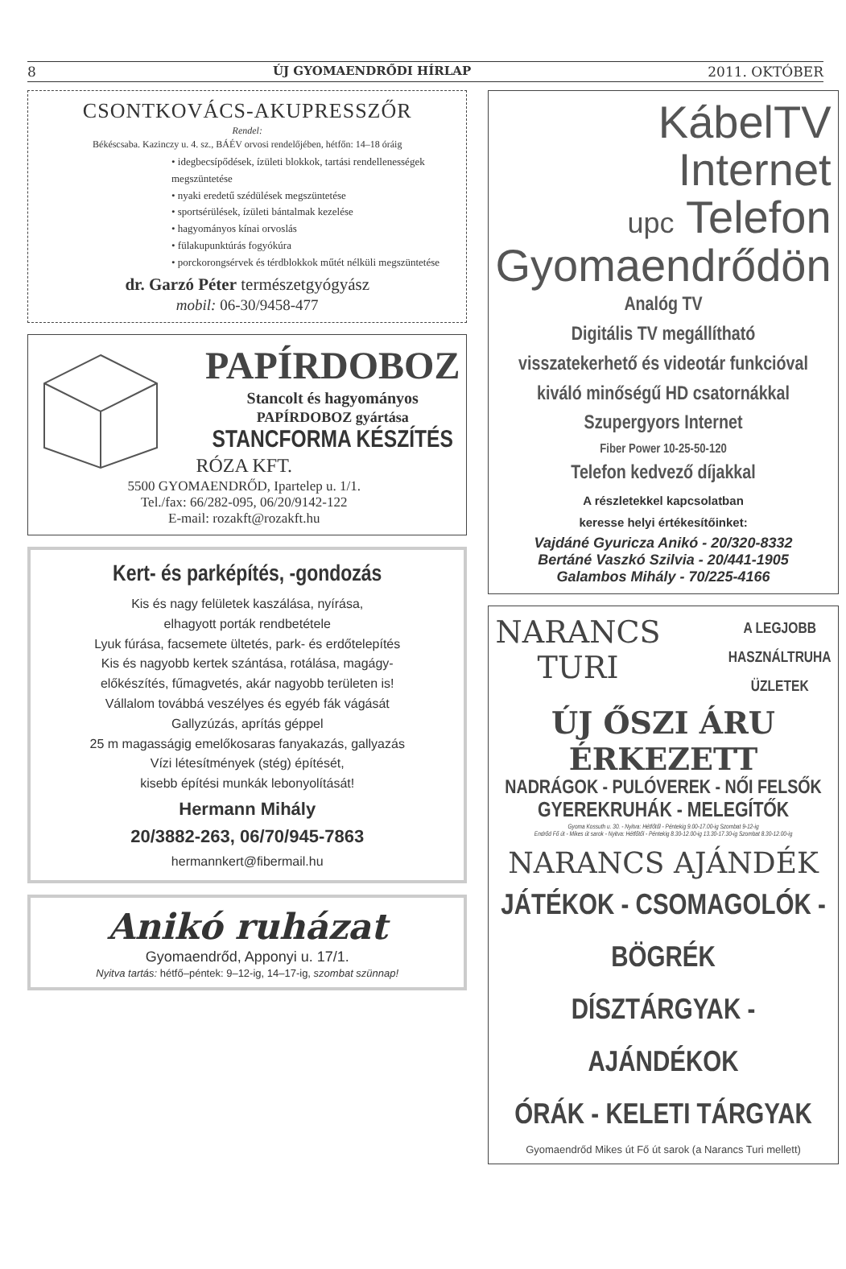8 ÚJ GYOMAENDRŐDI HÍRLAP 2011. OKTÓBER
CSONTKOVÁCS-AKUPRESSZŐR
Rendel:
Békéscsaba. Kazinczy u. 4. sz., BÁÉV orvosi rendelőjében, hétfőn: 14–18 óráig
• idegbecsípődések, ízületi blokkok, tartási rendellenességek megszüntetése
• nyaki eredetű szédülések megszüntetése
• sportsérülések, ízületi bántalmak kezelése
• hagyományos kínai orvoslás
• fülakupunktúrás fogyókúra
• porckorongsérvek és térdblokkok műtét nélküli megszüntetése
dr. Garzó Péter természetgyógyász
mobil: 06-30/9458-477
PAPÍRDOBOZ
Stancolt és hagyományos
PAPÍRDOBOZ gyártása
STANCFORMA KÉSZÍTÉS
RÓZA KFT.
5500 GYOMAENDRŐD, Ipartelep u. 1/1.
Tel./fax: 66/282-095, 06/20/9142-122
E-mail: rozakft@rozakft.hu
Kert- és parképítés, -gondozás
Kis és nagy felületek kaszálása, nyírása,
elhagyott porták rendbetétele
Lyuk fúrása, facsemete ültetés, park- és erdőtelepítés
Kis és nagyobb kertek szántása, rotálása, magágy-
előkészítés, fűmagvetés, akár nagyobb területen is!
Vállalom továbbá veszélyes és egyéb fák vágását
Gallyzúzás, aprítás géppel
25 m magasságig emelőkosaras fanyakazás, gallyazás
Vízi létesítmények (stég) építését,
kisebb építési munkák lebonyolítását!
Hermann Mihály
20/3882-263, 06/70/945-7863
hermannkert@fibermail.hu
Anikó ruházat
Gyomaendrőd, Apponyi u. 17/1.
Nyitva tartás: hétfő–péntek: 9–12-ig, 14–17-ig, szombat szünnap!
KábelTV
Internet
upc Telefon
Gyomaendrődön
Analóg TV
Digitális TV megállítható
visszatekerhető és videotár funkcióval
kiváló minőségű HD csatornákkal
Szupergyors Internet
Fiber Power 10-25-50-120
Telefon kedvező díjakkal
A részletekkel kapcsolatban
keresse helyi értékesítőinket:
Vajdáné Gyuricza Anikó - 20/320-8332
Bertáné Vaszkó Szilvia - 20/441-1905
Galambos Mihály - 70/225-4166
NARANCS
TURI
A LEGJOBB
HASZNÁLTRUHA
ÜZLETEK
ÚJ ŐSZI ÁRU ÉRKEZETT
NADRÁGOK - PULÓVEREK - NŐI FELSŐK
GYEREKRUHÁK - MELEGÍTŐK
Gyoma Kossuth u. 30. - Nyitva: Hétfőtől - Péntekig 9.00-17.00-ig Szombat 9-12-ig
Endrőd Fő út - Mikes út sarok - Nyitva: Hétfőtől - Péntekig 8.30-12.00-ig 13.30-17.30-ig Szombat 8.30-12.00-ig
NARANCS AJÁNDÉK
JÁTÉKOK - CSOMAGOLÓK - BÖGRÉK
DÍSZTÁRGYAK - AJÁNDÉKOK
ÓRÁK - KELETI TÁRGYAK
Gyomaendrőd Mikes út Fő út sarok (a Narancs Turi mellett)